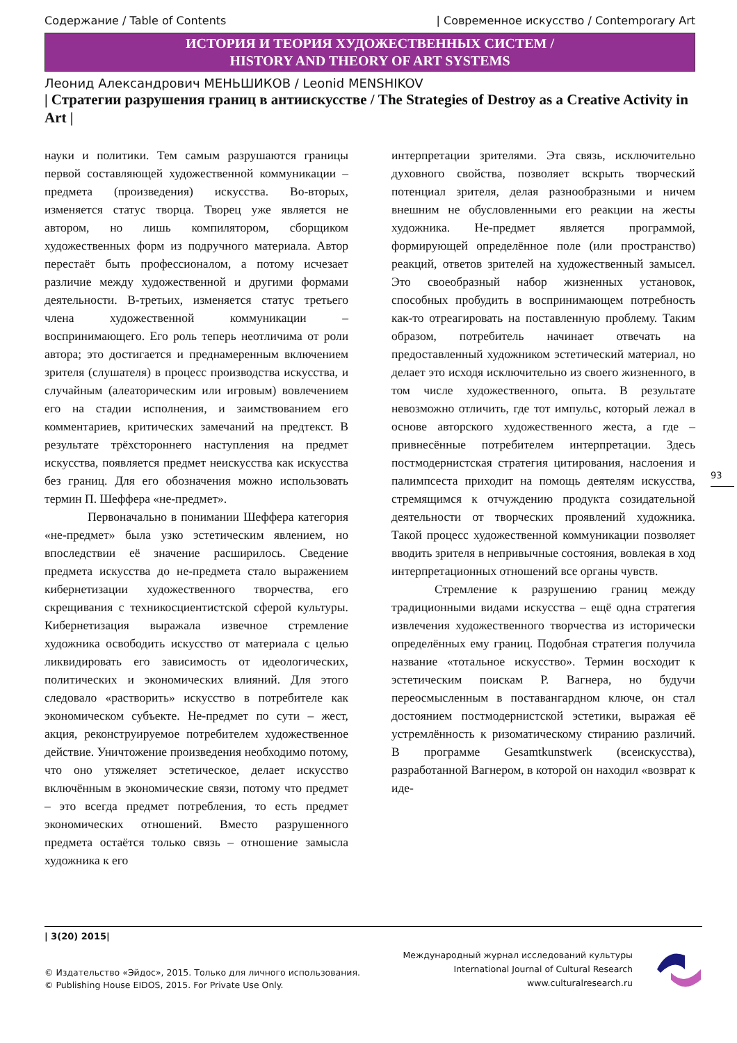Содержание / Table of Contents | Современное искусство / Contemporary Art
ИСТОРИЯ И ТЕОРИЯ ХУДОЖЕСТВЕННЫХ СИСТЕМ /
HISTORY AND THEORY OF ART SYSTEMS
Леонид Александрович МЕНЬШИКОВ / Leonid MENSHIKOV
| Стратегии разрушения границ в антиискусстве / The Strategies of Destroy as a Creative Activity in Art |
науки и политики. Тем самым разрушаются границы первой составляющей художественной коммуникации – предмета (произведения) искусства. Во-вторых, изменяется статус творца. Творец уже является не автором, но лишь компилятором, сборщиком художественных форм из подручного материала. Автор перестаёт быть профессионалом, а потому исчезает различие между художественной и другими формами деятельности. В-третьих, изменяется статус третьего члена художественной коммуникации – воспринимающего. Его роль теперь неотличима от роли автора; это достигается и преднамеренным включением зрителя (слушателя) в процесс производства искусства, и случайным (алеаторическим или игровым) вовлечением его на стадии исполнения, и заимствованием его комментариев, критических замечаний на предтекст. В результате трёхстороннего наступления на предмет искусства, появляется предмет неискусства как искусства без границ. Для его обозначения можно использовать термин П. Шеффера «не-предмет».
Первоначально в понимании Шеффера категория «не-предмет» была узко эстетическим явлением, но впоследствии её значение расширилось. Сведение предмета искусства до не-предмета стало выражением кибернетизации художественного творчества, его скрещивания с техникосциентистской сферой культуры. Кибернетизация выражала извечное стремление художника освободить искусство от материала с целью ликвидировать его зависимость от идеологических, политических и экономических влияний. Для этого следовало «растворить» искусство в потребителе как экономическом субъекте. Не-предмет по сути – жест, акция, реконструируемое потребителем художественное действие. Уничтожение произведения необходимо потому, что оно утяжеляет эстетическое, делает искусство включённым в экономические связи, потому что предмет – это всегда предмет потребления, то есть предмет экономических отношений. Вместо разрушенного предмета остаётся только связь – отношение замысла художника к его
интерпретации зрителями. Эта связь, исключительно духовного свойства, позволяет вскрыть творческий потенциал зрителя, делая разнообразными и ничем внешним не обусловленными его реакции на жесты художника. Не-предмет является программой, формирующей определённое поле (или пространство) реакций, ответов зрителей на художественный замысел. Это своеобразный набор жизненных установок, способных пробудить в воспринимающем потребность как-то отреагировать на поставленную проблему. Таким образом, потребитель начинает отвечать на предоставленный художником эстетический материал, но делает это исходя исключительно из своего жизненного, в том числе художественного, опыта. В результате невозможно отличить, где тот импульс, который лежал в основе авторского художественного жеста, а где – привнесённые потребителем интерпретации. Здесь постмодернистская стратегия цитирования, наслоения и палимпсеста приходит на помощь деятелям искусства, стремящимся к отчуждению продукта созидательной деятельности от творческих проявлений художника. Такой процесс художественной коммуникации позволяет вводить зрителя в непривычные состояния, вовлекая в ход интерпретационных отношений все органы чувств.
Стремление к разрушению границ между традиционными видами искусства – ещё одна стратегия извлечения художественного творчества из исторически определённых ему границ. Подобная стратегия получила название «тотальное искусство». Термин восходит к эстетическим поискам Р. Вагнера, но будучи переосмысленным в поставангардном ключе, он стал достоянием постмодернистской эстетики, выражая её устремлённость к ризоматическому стиранию различий. В программе Gesamtkunstwerk (всеискусства), разработанной Вагнером, в которой он находил «возврат к иде-
93
| 3(20) 2015|
© Издательство «Эйдос», 2015. Только для личного использования.
© Publishing House EIDOS, 2015. For Private Use Only.
Международный журнал исследований культуры
International Journal of Cultural Research
www.culturalresearch.ru